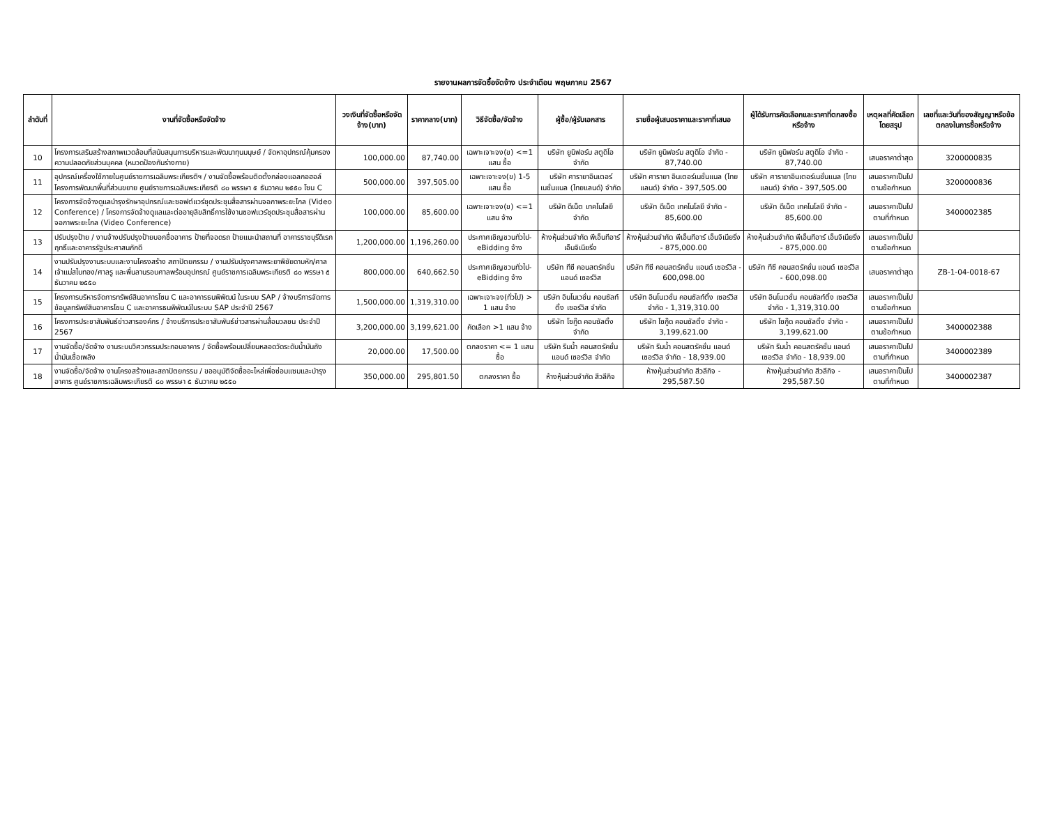รายงานผลการจัดซื้อจัดจ้าง ประจำเดือน พฤษภาคม 2567
| ลำดับที่ | งานที่จัดซื้อหรือจัดจ้าง | วงเงินที่จัดซื้อหรือจัดจ้าง(บาท) | ราคากลาง(บาท) | วิธีจัดซื้อ/จัดจ้าง | ผู้ซื้อ/ผู้รับเอกสาร | รายชื่อผู้เสนอราคาและราคาที่เสนอ | ผู้ได้รับการคัดเลือกและราคาที่ตกลงซื้อหรือจ้าง | เหตุผลที่คัดเลือกโดยสรุป | เลขที่และวันที่ของสัญญาหรือข้อตกลงในการซื้อหรือจ้าง |
| --- | --- | --- | --- | --- | --- | --- | --- | --- | --- |
| 10 | โครงการเสริมสร้างสภาพแวดล้อมที่สนับสนุนการบริหารและพัฒนาทุนมนุษย์ / จัดหาอุปกรณ์คุ้มครองความปลอดภัยส่วนบุคคล (หมวดป้องกันร่างกาย) | 100,000.00 | 87,740.00 | เฉพาะเจาะจง(ข) <=1 แสน ซื้อ | บริษัท ยูนิฟอร์ม สตูดิโอ จำกัด | บริษัท ยูนิฟอร์ม สตูดิโอ จำกัด - 87,740.00 | บริษัท ยูนิฟอร์ม สตูดิโอ จำกัด - 87,740.00 | เสนอราคาต่ำสุด | 3200000835 |
| 11 | อุปกรณ์เครื่องใช้ภายในศูนย์ราชการเฉลิมพระเกียรติฯ / งานจัดซื้อพร้อมติดตั้งกล่องแอลกอฮอล์ โครงการพัฒนาพื้นที่ส่วนขยาย ศูนย์ราชการเฉลิมพระเกียรติ ๘๐ พรรษา ๕ ธันวาคม ๒๕๕๐ โซน C | 500,000.00 | 397,505.00 | เฉพาะเจาะจง(ข) 1-5 แสน ซื้อ | บริษัท ศารายาอินเตอร์เนชั่นแนล (ไทยแลนด์) จำกัด | บริษัท ศารายา อินเตอร์เนชั่นแนล (ไทยแลนด์) จำกัด - 397,505.00 | บริษัท ศารายาอินเตอร์เนชั่นแนล (ไทยแลนด์) จำกัด - 397,505.00 | เสนอราคาเป็นไปตามข้อกำหนด | 3200000836 |
| 12 | โครงการจัดจ้างดูแลบำรุงรักษาอุปกรณ์และซอฟต์แวร์ชุดประชุมสื่อสารผ่านจอภาพระยะไกล (Video Conference) / โครงการจัดจ้างดูแลและต่ออายุลิขสิทธิ์การใช้งานซอฟแวร์ชุดประชุมสื่อสารผ่านจอภาพระยะไกล (Video Conference) | 100,000.00 | 85,600.00 | เฉพาะเจาะจง(ข) <=1 แสน จ้าง | บริษัท ดีเน็ต เทคโนโลยี จำกัด | บริษัท ดีเน็ต เทคโนโลยี จำกัด - 85,600.00 | บริษัท ดีเน็ต เทคโนโลยี จำกัด - 85,600.00 | เสนอราคาเป็นไปตามที่กำหนด | 3400002385 |
| 13 | ปรับปรุงป้าย / งานจ้างปรับปรุงป้ายบอกชื่ออาคาร ป้ายที่จอดรถ ป้ายแนะนำสถานที่ อาคารราชบุรีดิเรกฤทธิ์และอาคารรัฐประศาสนภักดี | 1,200,000.00 | 1,196,260.00 | ประกาศเชิญชวนทั่วไป-eBidding จ้าง | ห้างหุ้นส่วนจำกัด พีเอ็นทีอาร์ เอ็นจิเนียริ่ง | ห้างหุ้นส่วนจำกัด พีเอ็นทีอาร์ เอ็นจิเนียริ่ง - 875,000.00 | ห้างหุ้นส่วนจำกัด พีเอ็นทีอาร์ เอ็นจิเนียริ่ง - 875,000.00 | เสนอราคาเป็นไปตามข้อกำหนด | |
| 14 | งานปรับปรุงงานระบบและงานโครงสร้าง สถาปัตยกรรม / งานปรับปรุงศาลพระยาพิชัยดาบหัก/ศาลเจ้าแม่สไบทอง/ศาลรู และพื้นลานรอบศาลพร้อมอุปกรณ์ ศูนย์ราชการเฉลิมพระเกียรติ ๘๐ พรรษา ๕ ธันวาคม ๒๕๕๐ | 800,000.00 | 640,662.50 | ประกาศเชิญชวนทั่วไป-eBidding จ้าง | บริษัท ทีซี คอนสตรัคชั่น แอนด์ เซอร์วิส | บริษัท ทีซี คอนสตรัคชั่น แอนด์ เซอร์วิส - 600,098.00 | บริษัท ทีซี คอนสตรัคชั่น แอนด์ เซอร์วิส - 600,098.00 | เสนอราคาต่ำสุด | ZB-1-04-0018-67 |
| 15 | โครงการบริหารจัดการทรัพย์สินอาคารโซน C และอาคารธนพิพัฒน์ ในระบบ SAP / จ้างบริการจัดการข้อมูลทรัพย์สินอาคารโซน C และอาคารธนพิพัฒน์ในระบบ SAP ประจำปี 2567 | 1,500,000.00 | 1,319,310.00 | เฉพาะเจาะจง(ทั่วไป) > 1 แสน จ้าง | บริษัท อินโนเวชั่น คอนซัลท์ติ้ง เซอร์วิส จำกัด | บริษัท อินโนเวชั่น คอนซัลท์ติ้ง เซอร์วิส จำกัด - 1,319,310.00 | บริษัท อินโนเวชั่น คอนซัลท์ติ้ง เซอร์วิส จำกัด - 1,319,310.00 | เสนอราคาเป็นไปตามข้อกำหนด | |
| 16 | โครงการประชาสัมพันธ์ข่าวสารองค์กร / จ้างบริการประชาสัมพันธ์ข่าวสารผ่านสื่อมวลชน ประจำปี 2567 | 3,200,000.00 | 3,199,621.00 | คัดเลือก >1 แสน จ้าง | บริษัท โซกู๊ด คอนซัลติ้ง จำกัด | บริษัท โซกู๊ด คอนซัลติ้ง จำกัด - 3,199,621.00 | บริษัท โซกู๊ด คอนซัลติ้ง จำกัด - 3,199,621.00 | เสนอราคาเป็นไปตามข้อกำหนด | 3400002388 |
| 17 | งานจัดซื้อ/จัดจ้าง งานระบบวิศวกรรมประกอบอาคาร / จัดซื้อพร้อมเปลี่ยนหลอดวัดระดับน้ำมันถังน้ำมันเชื้อเพลิง | 20,000.00 | 17,500.00 | ตกลงราคา <= 1 แสน ซื้อ | บริษัท ริมน้ำ คอนสตรัคชั่น แอนด์ เซอร์วิส จำกัด | บริษัท ริมน้ำ คอนสตรัคชั่น แอนด์ เซอร์วิส จำกัด - 18,939.00 | บริษัท ริมน้ำ คอนสตรัคชั่น แอนด์ เซอร์วิส จำกัด - 18,939.00 | เสนอราคาเป็นไปตามที่กำหนด | 3400002389 |
| 18 | งานจัดซื้อ/จัดจ้าง งานโครงสร้างและสถาปัตยกรรม / ขออนุมัติจัดซื้ออะไหล่เพื่อซ่อมแซมและบำรุงอาคาร ศูนย์ราชการเฉลิมพระเกียรติ ๘๐ พรรษา ๕ ธันวาคม ๒๕๕๐ | 350,000.00 | 295,801.50 | ตกลงราคา ซื้อ | ห้างหุ้นส่วนจำกัด สีวลีกิจ | ห้างหุ้นส่วนจำกัด สีวลีกิจ - 295,587.50 | ห้างหุ้นส่วนจำกัด สีวลีกิจ - 295,587.50 | เสนอราคาเป็นไปตามที่กำหนด | 3400002387 |